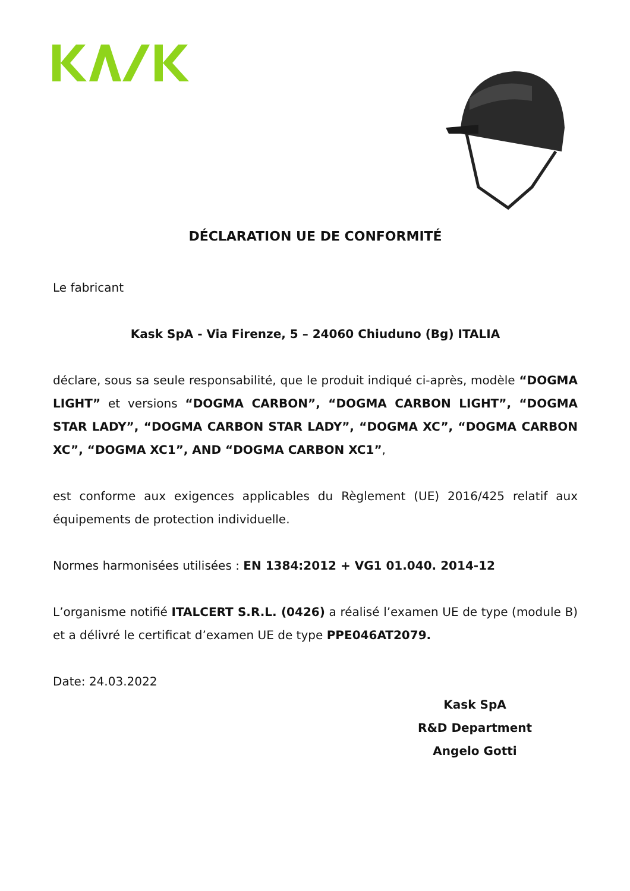DÉCLARATION UE DE CONFORMITÉ
Le fabricant
Kask SpA - Via Firenze, 5 – 24060 Chiuduno (Bg) ITALIA
déclare, sous sa seule responsabilité, que le produit indiqué ci-après, modèle “DOGMA LIGHT” et versions “DOGMA CARBON”, “DOGMA CARBON LIGHT”, “DOGMA STAR LADY”, “DOGMA CARBON STAR LADY”, “DOGMA XC”, “DOGMA CARBON XC”, “DOGMA XC1”, AND “DOGMA CARBON XC1”,
est conforme aux exigences applicables du Règlement (UE) 2016/425 relatif aux équipements de protection individuelle.
Normes harmonisées utilisées : EN 1384:2012 + VG1 01.040. 2014-12
L’organisme notifié ITALCERT S.R.L. (0426) a réalisé l’examen UE de type (module B) et a délivré le certificat d’examen UE de type PPE046AT2079.
Date: 24.03.2022
Kask SpA
R&D Department
Angelo Gotti